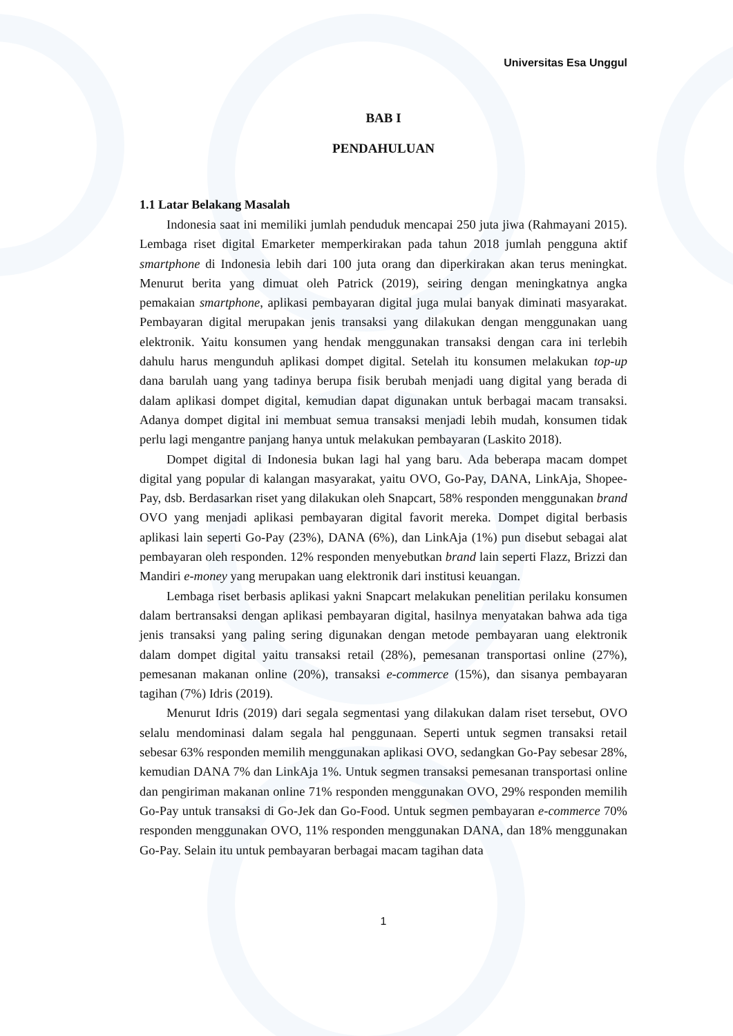Universitas Esa Unggul
BAB I
PENDAHULUAN
1.1 Latar Belakang Masalah
Indonesia saat ini memiliki jumlah penduduk mencapai 250 juta jiwa (Rahmayani 2015). Lembaga riset digital Emarketer memperkirakan pada tahun 2018 jumlah pengguna aktif smartphone di Indonesia lebih dari 100 juta orang dan diperkirakan akan terus meningkat. Menurut berita yang dimuat oleh Patrick (2019), seiring dengan meningkatnya angka pemakaian smartphone, aplikasi pembayaran digital juga mulai banyak diminati masyarakat. Pembayaran digital merupakan jenis transaksi yang dilakukan dengan menggunakan uang elektronik. Yaitu konsumen yang hendak menggunakan transaksi dengan cara ini terlebih dahulu harus mengunduh aplikasi dompet digital. Setelah itu konsumen melakukan top-up dana barulah uang yang tadinya berupa fisik berubah menjadi uang digital yang berada di dalam aplikasi dompet digital, kemudian dapat digunakan untuk berbagai macam transaksi. Adanya dompet digital ini membuat semua transaksi menjadi lebih mudah, konsumen tidak perlu lagi mengantre panjang hanya untuk melakukan pembayaran (Laskito 2018).
Dompet digital di Indonesia bukan lagi hal yang baru. Ada beberapa macam dompet digital yang popular di kalangan masyarakat, yaitu OVO, Go-Pay, DANA, LinkAja, Shopee-Pay, dsb. Berdasarkan riset yang dilakukan oleh Snapcart, 58% responden menggunakan brand OVO yang menjadi aplikasi pembayaran digital favorit mereka. Dompet digital berbasis aplikasi lain seperti Go-Pay (23%), DANA (6%), dan LinkAja (1%) pun disebut sebagai alat pembayaran oleh responden. 12% responden menyebutkan brand lain seperti Flazz, Brizzi dan Mandiri e-money yang merupakan uang elektronik dari institusi keuangan.
Lembaga riset berbasis aplikasi yakni Snapcart melakukan penelitian perilaku konsumen dalam bertransaksi dengan aplikasi pembayaran digital, hasilnya menyatakan bahwa ada tiga jenis transaksi yang paling sering digunakan dengan metode pembayaran uang elektronik dalam dompet digital yaitu transaksi retail (28%), pemesanan transportasi online (27%), pemesanan makanan online (20%), transaksi e-commerce (15%), dan sisanya pembayaran tagihan (7%) Idris (2019).
Menurut Idris (2019) dari segala segmentasi yang dilakukan dalam riset tersebut, OVO selalu mendominasi dalam segala hal penggunaan. Seperti untuk segmen transaksi retail sebesar 63% responden memilih menggunakan aplikasi OVO, sedangkan Go-Pay sebesar 28%, kemudian DANA 7% dan LinkAja 1%. Untuk segmen transaksi pemesanan transportasi online dan pengiriman makanan online 71% responden menggunakan OVO, 29% responden memilih Go-Pay untuk transaksi di Go-Jek dan Go-Food. Untuk segmen pembayaran e-commerce 70% responden menggunakan OVO, 11% responden menggunakan DANA, dan 18% menggunakan Go-Pay. Selain itu untuk pembayaran berbagai macam tagihan data
1